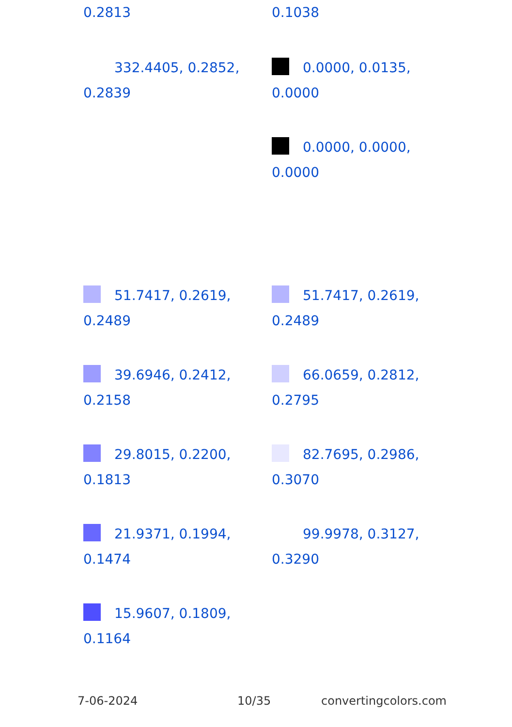0.2813 0.1038
332.4405, 0.2852, 0.2839
0.0000, 0.0135, 0.0000
0.0000, 0.0000, 0.0000
51.7417, 0.2619, 0.2489
51.7417, 0.2619, 0.2489
39.6946, 0.2412, 0.2158
66.0659, 0.2812, 0.2795
29.8015, 0.2200, 0.1813
82.7695, 0.2986, 0.3070
21.9371, 0.1994, 0.1474
99.9978, 0.3127, 0.3290
15.9607, 0.1809, 0.1164
7-06-2024 10/35 convertingcolors.com